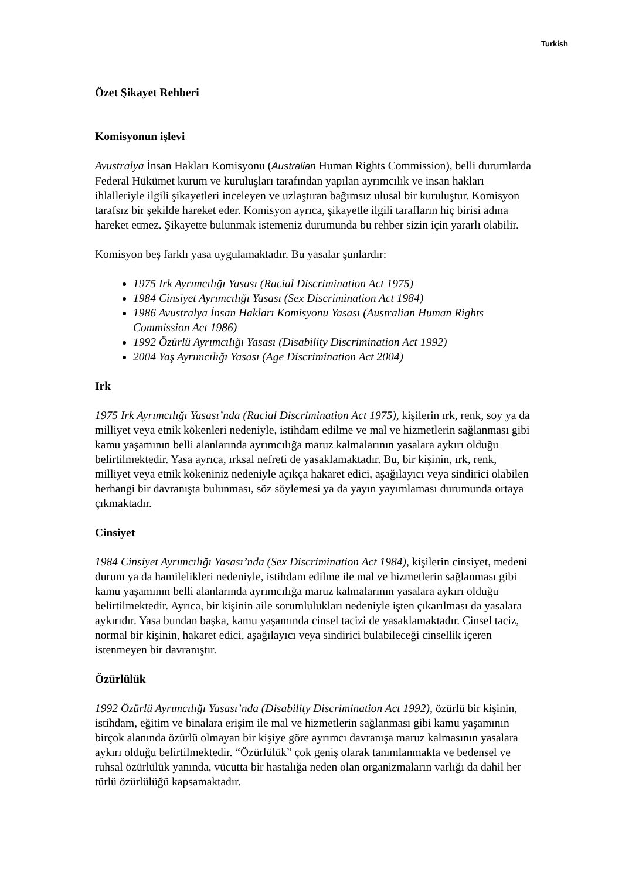Turkish
Özet Şikayet Rehberi
Komisyonun işlevi
Avustralya İnsan Hakları Komisyonu (Australian Human Rights Commission), belli durumlarda Federal Hükümet kurum ve kuruluşları tarafından yapılan ayrımcılık ve insan hakları ihlalleriyle ilgili şikayetleri inceleyen ve uzlaştıran bağımsız ulusal bir kuruluştur. Komisyon tarafsız bir şekilde hareket eder. Komisyon ayrıca, şikayetle ilgili tarafların hiç birisi adına hareket etmez. Şikayette bulunmak istemeniz durumunda bu rehber sizin için yararlı olabilir.
Komisyon beş farklı yasa uygulamaktadır. Bu yasalar şunlardır:
1975 Irk Ayrımcılığı Yasası (Racial Discrimination Act 1975)
1984 Cinsiyet Ayrımcılığı Yasası (Sex Discrimination Act 1984)
1986 Avustralya İnsan Hakları Komisyonu Yasası (Australian Human Rights Commission Act 1986)
1992 Özürlü Ayrımcılığı Yasası (Disability Discrimination Act 1992)
2004 Yaş Ayrımcılığı Yasası (Age Discrimination Act 2004)
Irk
1975 Irk Ayrımcılığı Yasası’nda (Racial Discrimination Act 1975), kişilerin ırk, renk, soy ya da milliyet veya etnik kökenleri nedeniyle, istihdam edilme ve mal ve hizmetlerin sağlanması gibi kamu yaşamının belli alanlarında ayrımcılığa maruz kalmalarının yasalara aykırı olduğu belirtilmektedir. Yasa ayrıca, ırksal nefreti de yasaklamaktadır. Bu, bir kişinin, ırk, renk, milliyet veya etnik kökeniniz nedeniyle açıkça hakaret edici, aşağılayıcı veya sindirici olabilen herhangi bir davranışta bulunması, söz söylemesi ya da yayın yayımlaması durumunda ortaya çıkmaktadır.
Cinsiyet
1984 Cinsiyet Ayrımcılığı Yasası’nda (Sex Discrimination Act 1984), kişilerin cinsiyet, medeni durum ya da hamilelikleri nedeniyle, istihdam edilme ile mal ve hizmetlerin sağlanması gibi kamu yaşamının belli alanlarında ayrımcılığa maruz kalmalarının yasalara aykırı olduğu belirtilmektedir. Ayrıca, bir kişinin aile sorumlulukları nedeniyle işten çıkarılması da yasalara aykırıdır. Yasa bundan başka, kamu yaşamında cinsel tacizi de yasaklamaktadır. Cinsel taciz, normal bir kişinin, hakaret edici, aşağılayıcı veya sindirici bulabileceği cinsellik içeren istenmeyen bir davranıştır.
Özürlülük
1992 Özürlü Ayrımcılığı Yasası’nda (Disability Discrimination Act 1992), özürlü bir kişinin, istihdam, eğitim ve binalara erişim ile mal ve hizmetlerin sağlanması gibi kamu yaşamının birçok alanında özürlü olmayan bir kişiye göre ayrımcı davranışa maruz kalmasının yasalara aykırı olduğu belirtilmektedir. “Özürlülük” çok geniş olarak tanımlanmakta ve bedensel ve ruhsal özürlülük yanında, vücutta bir hastalığa neden olan organizmaların varlığı da dahil her türlü özürlülüğü kapsamaktadır.